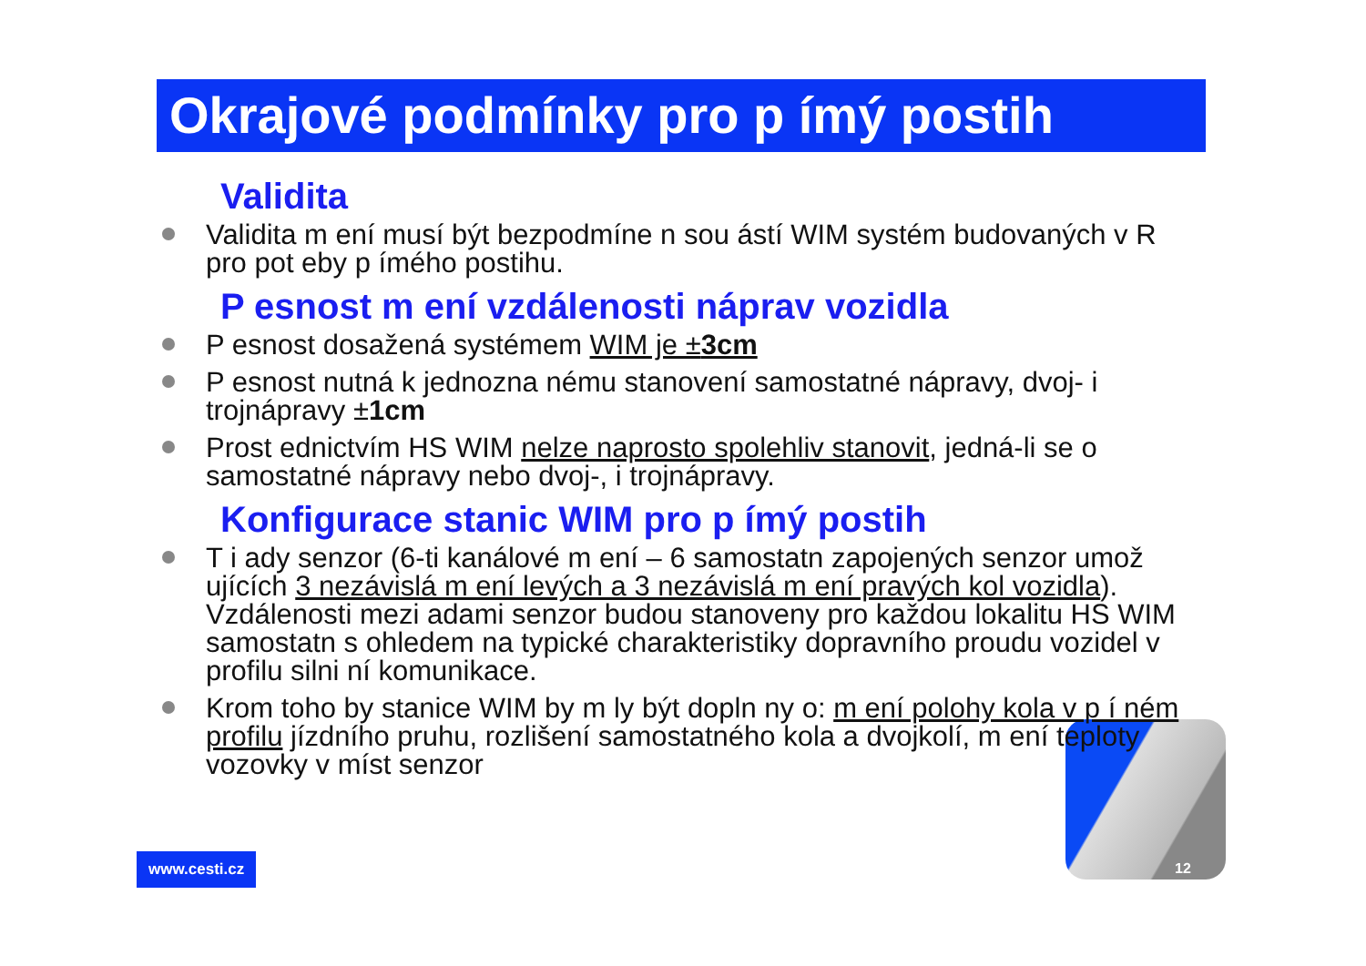Okrajové podmínky pro p ímý postih
Validita
Validita m ení musí být bezpodmíne n sou ástí WIM systém budovaných v R pro pot eby p ímého postihu.
P esnost m ení vzdálenosti náprav vozidla
P esnost dosažená systémem WIM je ±3cm
P esnost nutná k jednozna nému stanovení samostatné nápravy, dvoj- i trojnápravy ±1cm
Prost ednictvím HS WIM nelze naprosto spolehliv stanovit, jedná-li se o samostatné nápravy nebo dvoj-, i trojnápravy.
Konfigurace stanic WIM pro p ímý postih
T i ady senzor (6-ti kanálové m ení – 6 samostatn zapojených senzor umož ujících 3 nezávislá m ení levých a 3 nezávislá m ení pravých kol vozidla). Vzdálenosti mezi adami senzor budou stanoveny pro každou lokalitu HS WIM samostatn s ohledem na typické charakteristiky dopravního proudu vozidel v profilu silni ní komunikace.
Krom toho by stanice WIM by m ly být dopln ny o: m ení polohy kola v p í ném profilu jízdního pruhu, rozlišení samostatného kola a dvojkolí, m ení teploty vozovky v míst senzor
www.cesti.cz 12